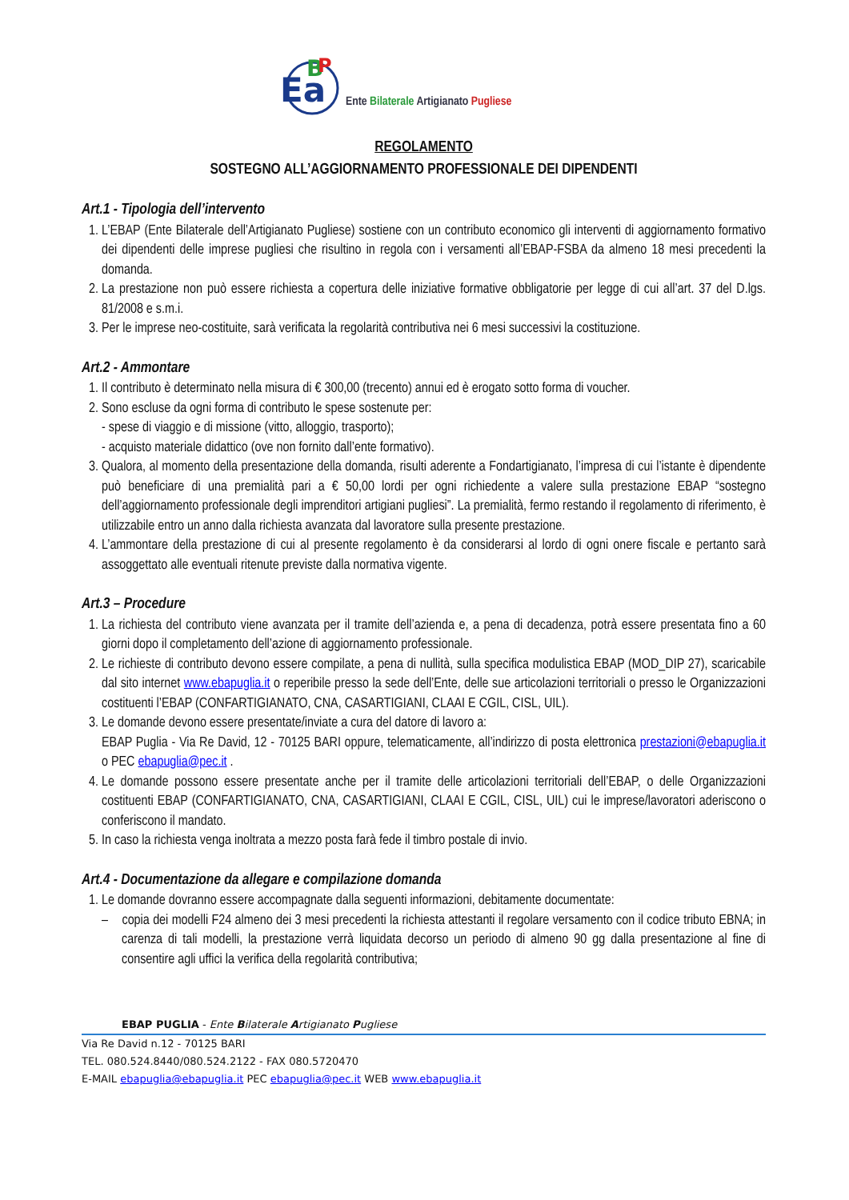Ea
B
P
Ente Bilaterale Artigianato Pugliese
REGOLAMENTO
SOSTEGNO ALL’AGGIORNAMENTO PROFESSIONALE DEI DIPENDENTI
Art.1 - Tipologia dell’intervento
1. L’EBAP (Ente Bilaterale dell’Artigianato Pugliese) sostiene con un contributo economico gli interventi di aggiornamento formativo dei dipendenti delle imprese pugliesi che risultino in regola con i versamenti all’EBAP-FSBA da almeno 18 mesi precedenti la domanda.
2. La prestazione non può essere richiesta a copertura delle iniziative formative obbligatorie per legge di cui all’art. 37 del D.lgs. 81/2008 e s.m.i.
3. Per le imprese neo-costituite, sarà verificata la regolarità contributiva nei 6 mesi successivi la costituzione.
Art.2 - Ammontare
1. Il contributo è determinato nella misura di € 300,00 (trecento) annui ed è erogato sotto forma di voucher.
2. Sono escluse da ogni forma di contributo le spese sostenute per:
- spese di viaggio e di missione (vitto, alloggio, trasporto);
- acquisto materiale didattico (ove non fornito dall’ente formativo).
3. Qualora, al momento della presentazione della domanda, risulti aderente a Fondartigianato, l’impresa di cui l’istante è dipendente può beneficiare di una premialità pari a € 50,00 lordi per ogni richiedente a valere sulla prestazione EBAP “sostegno dell’aggiornamento professionale degli imprenditori artigiani pugliesi”. La premialità, fermo restando il regolamento di riferimento, è utilizzabile entro un anno dalla richiesta avanzata dal lavoratore sulla presente prestazione.
4. L’ammontare della prestazione di cui al presente regolamento è da considerarsi al lordo di ogni onere fiscale e pertanto sarà assoggettato alle eventuali ritenute previste dalla normativa vigente.
Art.3 – Procedure
1. La richiesta del contributo viene avanzata per il tramite dell’azienda e, a pena di decadenza, potrà essere presentata fino a 60 giorni dopo il completamento dell’azione di aggiornamento professionale.
2. Le richieste di contributo devono essere compilate, a pena di nullità, sulla specifica modulistica EBAP (MOD_DIP 27), scaricabile dal sito internet www.ebapuglia.it o reperibile presso la sede dell’Ente, delle sue articolazioni territoriali o presso le Organizzazioni costituenti l’EBAP (CONFARTIGIANATO, CNA, CASARTIGIANI, CLAAI E CGIL, CISL, UIL).
3. Le domande devono essere presentate/inviate a cura del datore di lavoro a:
EBAP Puglia - Via Re David, 12 - 70125 BARI oppure, telematicamente, all’indirizzo di posta elettronica prestazioni@ebapuglia.it o PEC ebapuglia@pec.it .
4. Le domande possono essere presentate anche per il tramite delle articolazioni territoriali dell’EBAP, o delle Organizzazioni costituenti EBAP (CONFARTIGIANATO, CNA, CASARTIGIANI, CLAAI E CGIL, CISL, UIL) cui le imprese/lavoratori aderiscono o conferiscono il mandato.
5. In caso la richiesta venga inoltrata a mezzo posta farà fede il timbro postale di invio.
Art.4 - Documentazione da allegare e compilazione domanda
1. Le domande dovranno essere accompagnate dalla seguenti informazioni, debitamente documentate:
– copia dei modelli F24 almeno dei 3 mesi precedenti la richiesta attestanti il regolare versamento con il codice tributo EBNA; in carenza di tali modelli, la prestazione verrà liquidata decorso un periodo di almeno 90 gg dalla presentazione al fine di consentire agli uffici la verifica della regolarità contributiva;
EBAP PUGLIA - Ente Bilaterale Artigianato Pugliese
Via Re David n.12 - 70125 BARI
TEL. 080.524.8440/080.524.2122 - FAX 080.5720470
E-MAIL ebapuglia@ebapuglia.it PEC ebapuglia@pec.it WEB www.ebapuglia.it